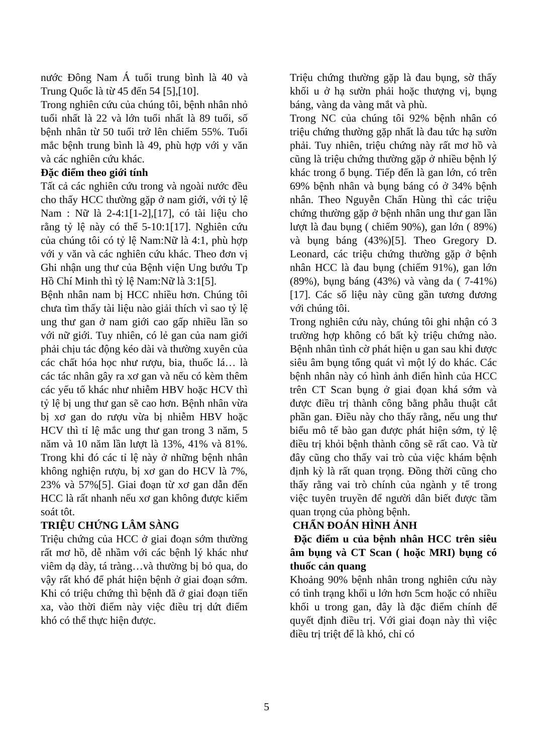nước Đông Nam Á tuổi trung bình là 40 và Trung Quốc là từ 45 đến 54 [5],[10].
Trong nghiên cứu của chúng tôi, bệnh nhân nhỏ tuổi nhất là 22 và lớn tuổi nhất là 89 tuổi, số bệnh nhân từ 50 tuổi trở lên chiếm 55%. Tuổi mắc bệnh trung bình là 49, phù hợp với y văn và các nghiên cứu khác.
Đặc điểm theo giới tính
Tất cả các nghiên cứu trong và ngoài nước đều cho thấy HCC thường gặp ở nam giới, với tỷ lệ Nam : Nữ là 2-4:1[1-2],[17], có tài liệu cho rằng tỷ lệ này có thể 5-10:1[17]. Nghiên cứu của chúng tôi có tỷ lệ Nam:Nữ là 4:1, phù hợp với y văn và các nghiên cứu khác. Theo đơn vị Ghi nhận ung thư của Bệnh viện Ung bướu Tp Hồ Chí Minh thì tỷ lệ Nam:Nữ là 3:1[5].
Bệnh nhân nam bị HCC nhiều hơn. Chúng tôi chưa tìm thấy tài liệu nào giải thích vì sao tỷ lệ ung thư gan ở nam giới cao gấp nhiều lần so với nữ giới. Tuy nhiên, có lẻ gan của nam giới phải chịu tác động kéo dài và thường xuyên của các chất hóa học như rượu, bia, thuốc lá… là các tác nhân gây ra xơ gan và nếu có kèm thêm các yếu tố khác như nhiễm HBV hoặc HCV thì tỷ lệ bị ung thư gan sẽ cao hơn. Bệnh nhân vừa bị xơ gan do rượu vừa bị nhiễm HBV hoặc HCV thì tỉ lệ mắc ung thư gan trong 3 năm, 5 năm và 10 năm lần lượt là 13%, 41% và 81%. Trong khi đó các tỉ lệ này ở những bệnh nhân không nghiện rượu, bị xơ gan do HCV là 7%, 23% và 57%[5]. Giai đoạn từ xơ gan dẫn đến HCC là rất nhanh nếu xơ gan không được kiểm soát tôt.
TRIỆU CHỨNG LÂM SÀNG
Triệu chứng của HCC ở giai đoạn sớm thường rất mơ hồ, dễ nhầm với các bệnh lý khác như viêm dạ dày, tá tràng…và thường bị bỏ qua, do vậy rất khó để phát hiện bệnh ở giai đoạn sớm. Khi có triệu chứng thì bệnh đã ở giai đoạn tiến xa, vào thời điểm này việc điều trị dứt điểm khó có thể thực hiện được.
Triệu chứng thường gặp là đau bụng, sờ thấy khối u ở hạ sườn phải hoặc thượng vị, bụng báng, vàng da vàng mắt và phù.
Trong NC của chúng tôi 92% bệnh nhân có triệu chứng thường gặp nhất là đau tức hạ sườn phải. Tuy nhiên, triệu chứng này rất mơ hồ và cũng là triệu chứng thường gặp ở nhiều bệnh lý khác trong ổ bụng. Tiếp đến là gan lớn, có trên 69% bệnh nhân và bụng báng có ở 34% bệnh nhân. Theo Nguyễn Chấn Hùng thì các triệu chứng thường gặp ở bệnh nhân ung thư gan lần lượt là đau bụng ( chiếm 90%), gan lớn ( 89%) và bụng báng (43%)[5]. Theo Gregory D. Leonard, các triệu chứng thường gặp ở bệnh nhân HCC là đau bụng (chiếm 91%), gan lớn (89%), bụng báng (43%) và vàng da ( 7-41%)[17]. Các số liệu này cũng gần tương đương với chúng tôi.
Trong nghiên cứu này, chúng tôi ghi nhận có 3 trường hợp không có bất kỳ triệu chứng nào. Bệnh nhân tình cờ phát hiện u gan sau khi được siêu âm bụng tổng quát vì một lý do khác. Các bệnh nhân này có hình ảnh điển hình của HCC trên CT Scan bụng ở giai đọan khá sớm và được điều trị thành công bằng phẫu thuật cắt phần gan. Điều này cho thấy rằng, nếu ung thư biểu mô tế bào gan được phát hiện sớm, tỷ lệ điều trị khỏi bệnh thành công sẽ rất cao. Và từ đây cũng cho thấy vai trò của việc khám bệnh định kỳ là rất quan trọng. Đồng thời cũng cho thấy rằng vai trò chính của ngành y tế trong việc tuyên truyền để người dân biết được tầm quan trọng của phòng bệnh.
CHẨN ĐOÁN HÌNH ẢNH
Đặc điểm u của bệnh nhân HCC trên siêu âm bụng và CT Scan ( hoặc MRI) bụng có thuốc cản quang
Khoảng 90% bệnh nhân trong nghiên cứu này có tình trạng khối u lớn hơn 5cm hoặc có nhiều khối u trong gan, đây là đặc điểm chính để quyết định điều trị. Với giai đoạn này thì việc điều trị triệt để là khó, chỉ có
5